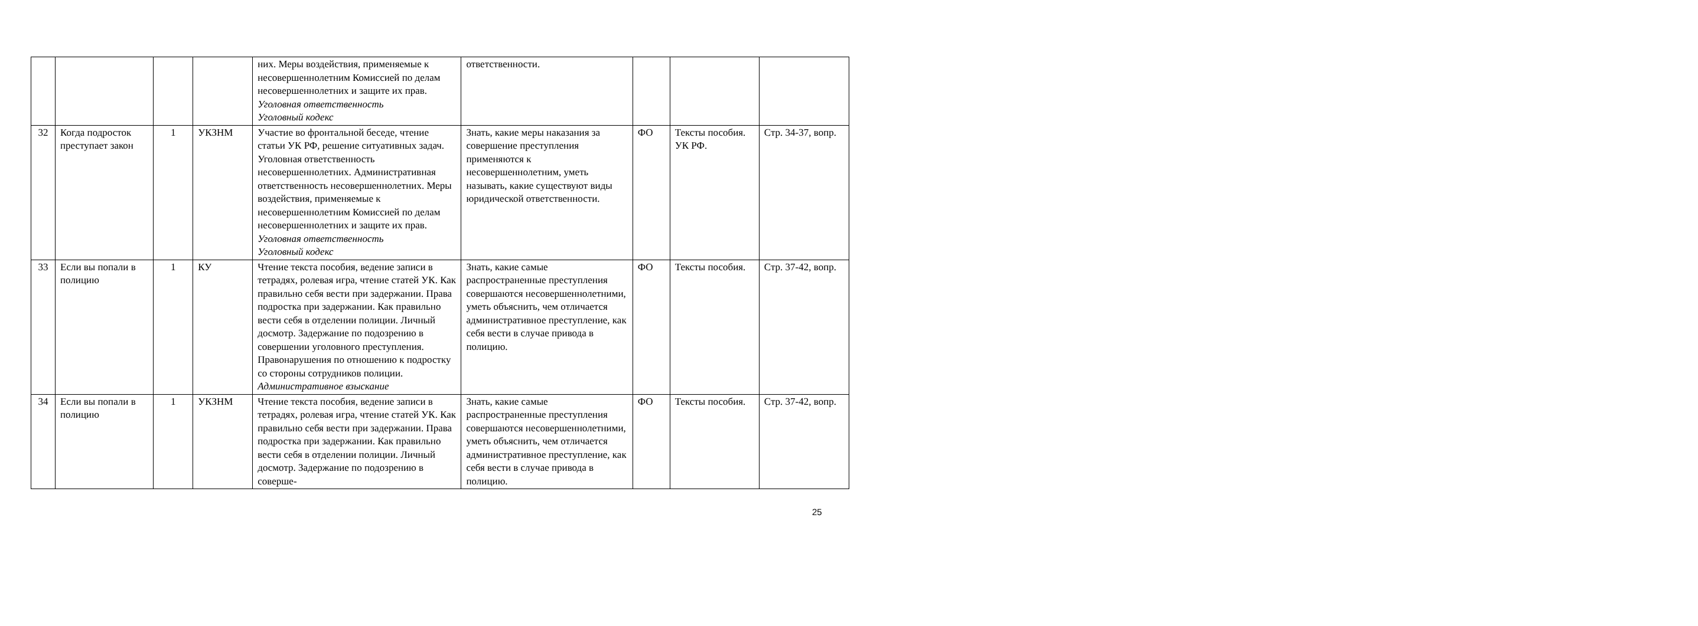| | | | | них. Меры воздействия, применяемые к несовершеннолетним Комиссией по делам несовершеннолетних и защите их прав. Уголовная ответственность Уголовный кодекс | ответственности. | | | |
| 32 | Когда подросток преступает закон | 1 | УКЗНМ | Участие во фронтальной беседе, чтение статьи УК РФ, решение ситуативных задач. Уголовная ответственность несовершеннолетних. Административная ответственность несовершеннолетних. Меры воздействия, применяемые к несовершеннолетним Комиссией по делам несовершеннолетних и защите их прав. Уголовная ответственность Уголовный кодекс | Знать, какие меры наказания за совершение преступления применяются к несовершеннолетним, уметь называть, какие существуют виды юридической ответственности. | ФО | Тексты пособия. УК РФ. | Стр. 34-37, вопр. |
| 33 | Если вы попали в полицию | 1 | КУ | Чтение текста пособия, ведение записи в тетрадях, ролевая игра, чтение статей УК. Как правильно себя вести при задержании. Права подростка при задержании. Как правильно вести себя в отделении полиции. Личный досмотр. Задержание по подозрению в совершении уголовного преступления. Правонарушения по отношению к подростку со стороны сотрудников полиции. Административное взыскание | Знать, какие самые распространенные преступления совершаются несовершеннолетними, уметь объяснить, чем отличается административное преступление, как себя вести в случае привода в полицию. | ФО | Тексты пособия. | Стр. 37-42, вопр. |
| 34 | Если вы попали в полицию | 1 | УКЗНМ | Чтение текста пособия, ведение записи в тетрадях, ролевая игра, чтение статей УК. Как правильно себя вести при задержании. Права подростка при задержании. Как правильно вести себя в отделении полиции. Личный досмотр. Задержание по подозрению в соверше- | Знать, какие самые распространенные преступления совершаются несовершеннолетними, уметь объяснить, чем отличается административное преступление, как себя вести в случае привода в полицию. | ФО | Тексты пособия. | Стр. 37-42, вопр. |
25